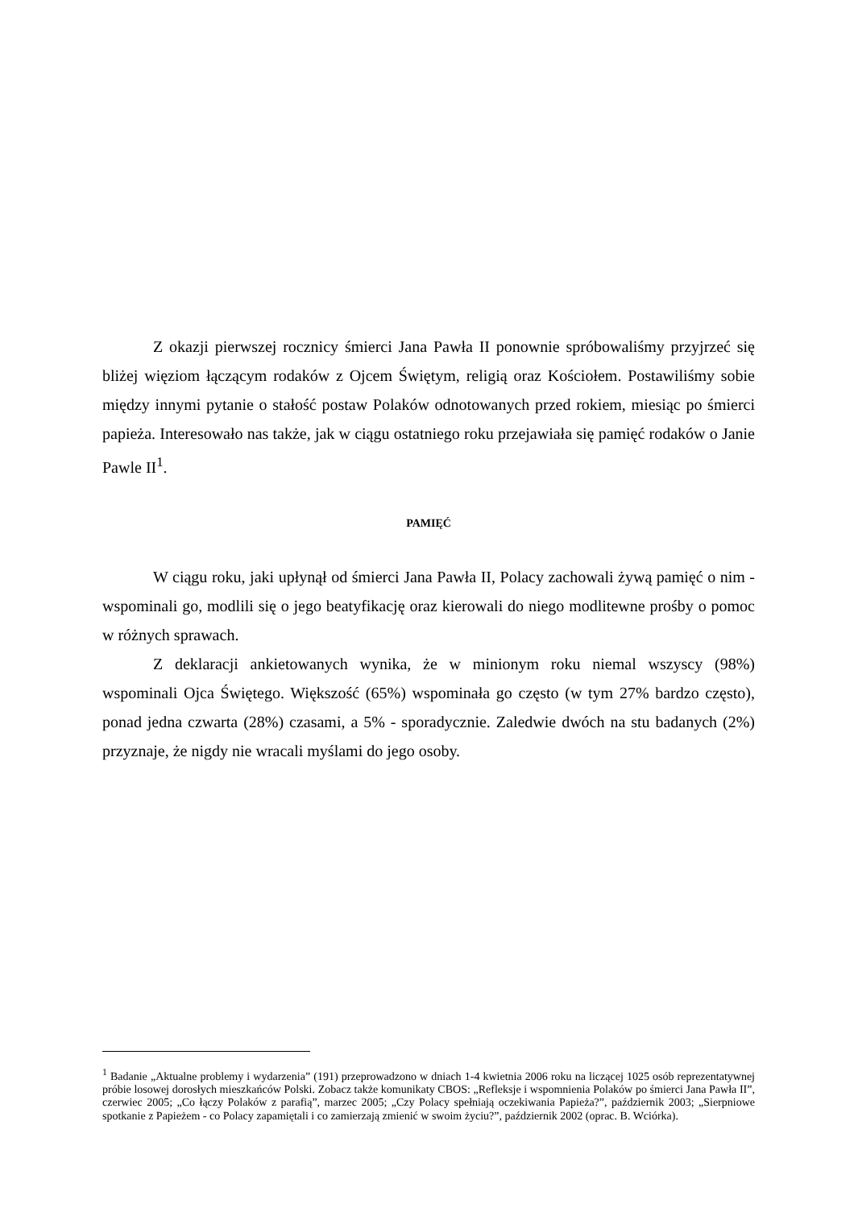Z okazji pierwszej rocznicy śmierci Jana Pawła II ponownie spróbowaliśmy przyjrzeć się bliżej więziom łączącym rodaków z Ojcem Świętym, religią oraz Kościołem. Postawiliśmy sobie między innymi pytanie o stałość postaw Polaków odnotowanych przed rokiem, miesiąc po śmierci papieża. Interesowało nas także, jak w ciągu ostatniego roku przejawiała się pamięć rodaków o Janie Pawle II<sup>1</sup>.
PAMIĘĆ
W ciągu roku, jaki upłynął od śmierci Jana Pawła II, Polacy zachowali żywą pamięć o nim - wspominali go, modlili się o jego beatyfikację oraz kierowali do niego modlitewne prośby o pomoc w różnych sprawach.
Z deklaracji ankietowanych wynika, że w minionym roku niemal wszyscy (98%) wspominali Ojca Świętego. Większość (65%) wspominała go często (w tym 27% bardzo często), ponad jedna czwarta (28%) czasami, a 5% - sporadycznie. Zaledwie dwóch na stu badanych (2%) przyznaje, że nigdy nie wracali myślami do jego osoby.
<sup>1</sup> Badanie „Aktualne problemy i wydarzenia” (191) przeprowadzono w dniach 1-4 kwietnia 2006 roku na liczącej 1025 osób reprezentatywnej próbie losowej dorosłych mieszkańców Polski. Zobacz także komunikaty CBOS: „Refleksje i wspomnienia Polaków po śmierci Jana Pawła II”, czerwiec 2005; „Co łączy Polaków z parafią”, marzec 2005; „Czy Polacy spełniają oczekiwania Papieża?”, październik 2003; „Sierpniowe spotkanie z Papieżem - co Polacy zapamiętali i co zamierzają zmienić w swoim życiu?”, październik 2002 (oprac. B. Wciórka).